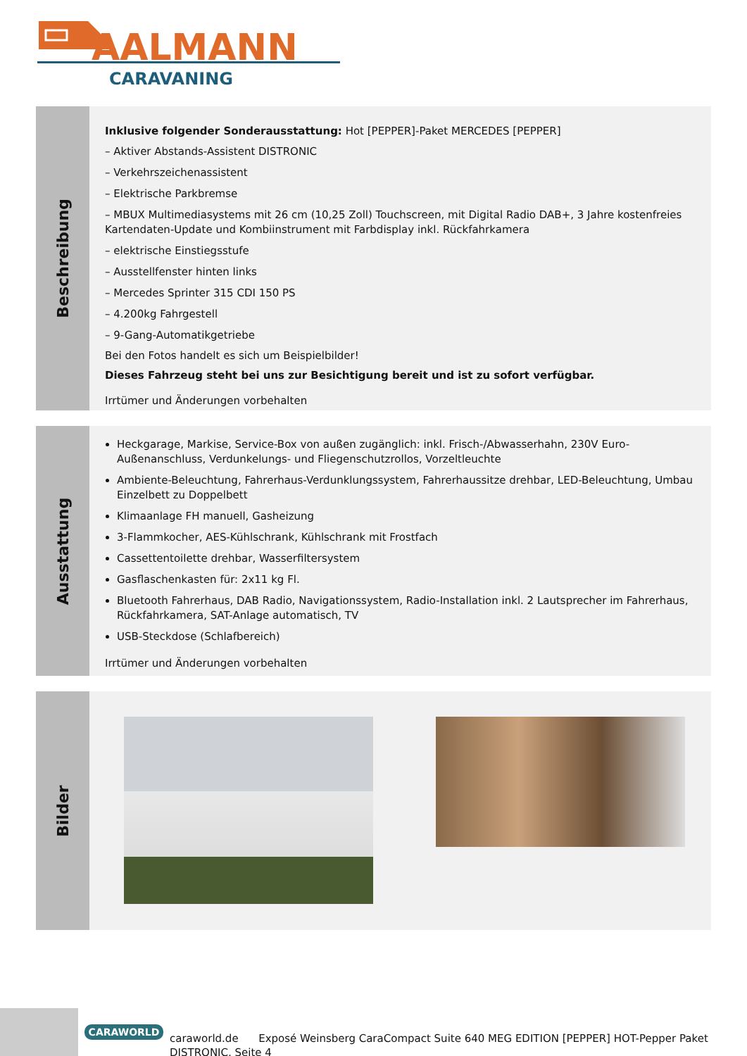AALMANN
CARAVANING
Beschreibung
Inklusive folgender Sonderausstattung: Hot [PEPPER]-Paket MERCEDES [PEPPER]
– Aktiver Abstands-Assistent DISTRONIC
– Verkehrszeichenassistent
– Elektrische Parkbremse
– MBUX Multimediasystems mit 26 cm (10,25 Zoll) Touchscreen, mit Digital Radio DAB+, 3 Jahre kostenfreies Kartendaten-Update und Kombiinstrument mit Farbdisplay inkl. Rückfahrkamera
– elektrische Einstiegsstufe
– Ausstellfenster hinten links
– Mercedes Sprinter 315 CDI 150 PS
– 4.200kg Fahrgestell
– 9-Gang-Automatikgetriebe
Bei den Fotos handelt es sich um Beispielbilder!
Dieses Fahrzeug steht bei uns zur Besichtigung bereit und ist zu sofort verfügbar.
Irrtümer und Änderungen vorbehalten
Ausstattung
Heckgarage, Markise, Service-Box von außen zugänglich: inkl. Frisch-/Abwasserhahn, 230V Euro-Außenanschluss, Verdunkelungs- und Fliegenschutzrollos, Vorzeltleuchte
Ambiente-Beleuchtung, Fahrerhaus-Verdunklungssystem, Fahrerhaussitze drehbar, LED-Beleuchtung, Umbau Einzelbett zu Doppelbett
Klimaanlage FH manuell, Gasheizung
3-Flammkocher, AES-Kühlschrank, Kühlschrank mit Frostfach
Cassettentoilette drehbar, Wasserfiltersystem
Gasflaschenkasten für: 2x11 kg Fl.
Bluetooth Fahrerhaus, DAB Radio, Navigationssystem, Radio-Installation inkl. 2 Lautsprecher im Fahrerhaus, Rückfahrkamera, SAT-Anlage automatisch, TV
USB-Steckdose (Schlafbereich)
Irrtümer und Änderungen vorbehalten
Bilder
CARAWORLD
caraworld.de Exposé Weinsberg CaraCompact Suite 640 MEG EDITION [PEPPER] HOT-Pepper Paket
DISTRONIC, Seite 4